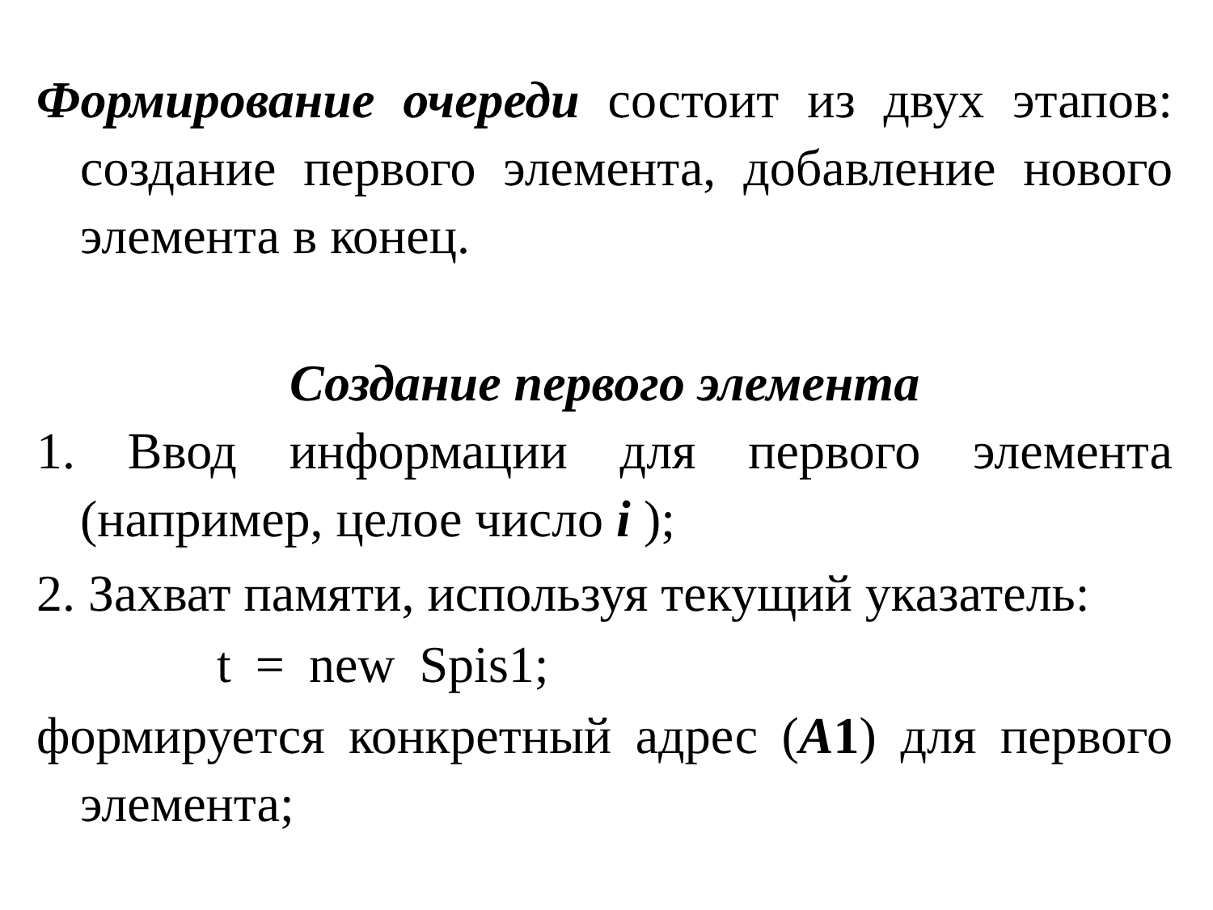Формирование очереди состоит из двух этапов: создание первого элемента, добавление нового элемента в конец.
Создание первого элемента
1. Ввод информации для первого элемента (например, целое число i );
2. Захват памяти, используя текущий указатель:
t = new Spis1;
формируется конкретный адрес (А1) для первого элемента;